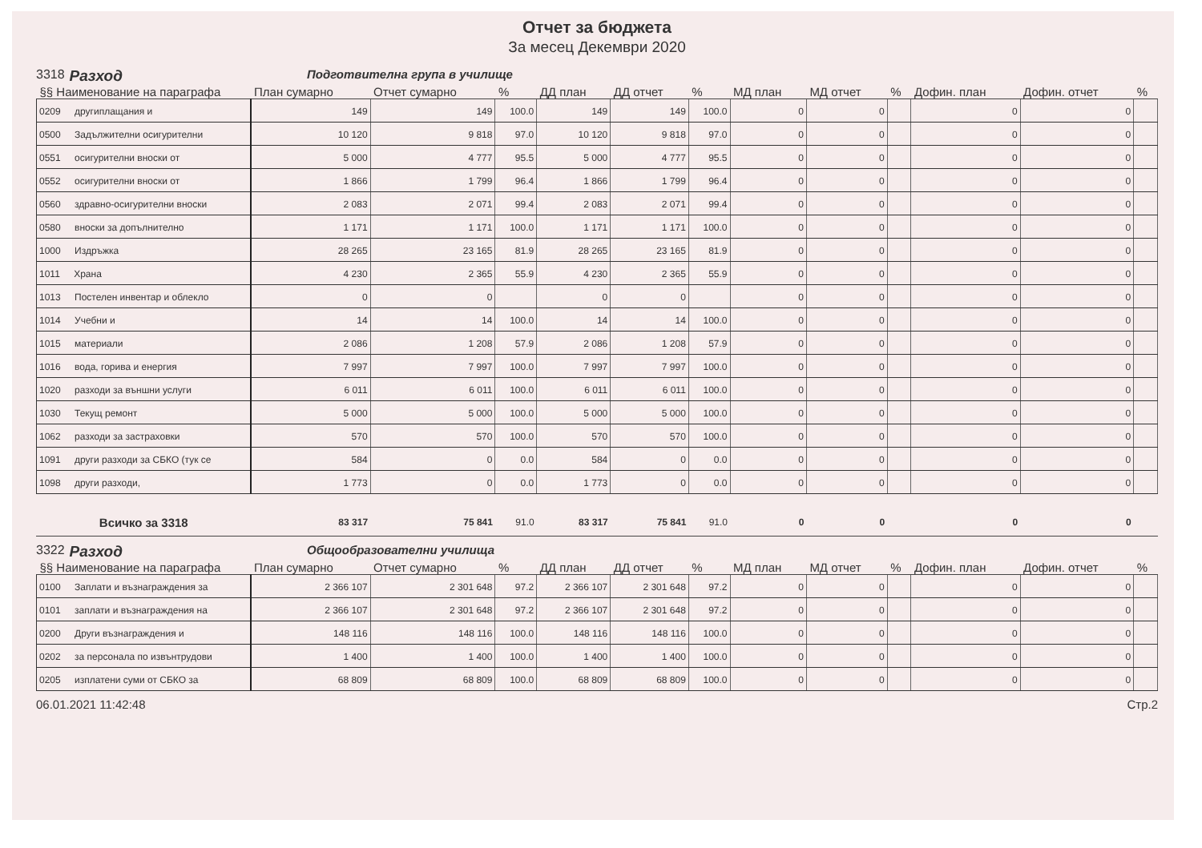Отчет за бюджета
За месец Декември 2020
3318 Разход Подготвителна група в училище
| §§ Наименование на параграфа | План сумарно | Отчет сумарно | % | ДД план | ДД отчет | % | МД план | МД отчет | % | Дофин. план | Дофин. отчет | % |
| --- | --- | --- | --- | --- | --- | --- | --- | --- | --- | --- | --- | --- |
| 0209 другиплащания и | 149 | 149 | 100.0 | 149 | 149 | 100.0 | 0 | 0 | | 0 | 0 | |
| 0500 Задължителни осигурителни | 10 120 | 9 818 | 97.0 | 10 120 | 9 818 | 97.0 | 0 | 0 | | 0 | 0 | |
| 0551 осигурителни вноски от | 5 000 | 4 777 | 95.5 | 5 000 | 4 777 | 95.5 | 0 | 0 | | 0 | 0 | |
| 0552 осигурителни вноски от | 1 866 | 1 799 | 96.4 | 1 866 | 1 799 | 96.4 | 0 | 0 | | 0 | 0 | |
| 0560 здравно-осигурителни вноски | 2 083 | 2 071 | 99.4 | 2 083 | 2 071 | 99.4 | 0 | 0 | | 0 | 0 | |
| 0580 вноски за допълнително | 1 171 | 1 171 | 100.0 | 1 171 | 1 171 | 100.0 | 0 | 0 | | 0 | 0 | |
| 1000 Издръжка | 28 265 | 23 165 | 81.9 | 28 265 | 23 165 | 81.9 | 0 | 0 | | 0 | 0 | |
| 1011 Храна | 4 230 | 2 365 | 55.9 | 4 230 | 2 365 | 55.9 | 0 | 0 | | 0 | 0 | |
| 1013 Постелен инвентар и облекло | 0 | 0 | | 0 | 0 | | 0 | 0 | | 0 | 0 | |
| 1014 Учебни и | 14 | 14 | 100.0 | 14 | 14 | 100.0 | 0 | 0 | | 0 | 0 | |
| 1015 материали | 2 086 | 1 208 | 57.9 | 2 086 | 1 208 | 57.9 | 0 | 0 | | 0 | 0 | |
| 1016 вода, горива и енергия | 7 997 | 7 997 | 100.0 | 7 997 | 7 997 | 100.0 | 0 | 0 | | 0 | 0 | |
| 1020 разходи за външни услуги | 6 011 | 6 011 | 100.0 | 6 011 | 6 011 | 100.0 | 0 | 0 | | 0 | 0 | |
| 1030 Текущ ремонт | 5 000 | 5 000 | 100.0 | 5 000 | 5 000 | 100.0 | 0 | 0 | | 0 | 0 | |
| 1062 разходи за застраховки | 570 | 570 | 100.0 | 570 | 570 | 100.0 | 0 | 0 | | 0 | 0 | |
| 1091 други разходи за СБКО (тук се | 584 | 0 | 0.0 | 584 | 0 | 0.0 | 0 | 0 | | 0 | 0 | |
| 1098 други разходи, | 1 773 | 0 | 0.0 | 1 773 | 0 | 0.0 | 0 | 0 | | 0 | 0 | |
| Всичко за 3318 | 83 317 | 75 841 | 91.0 | 83 317 | 75 841 | 91.0 | 0 | 0 | | 0 | 0 | |
3322 Разход Общообразователни училища
| §§ Наименование на параграфа | План сумарно | Отчет сумарно | % | ДД план | ДД отчет | % | МД план | МД отчет | % | Дофин. план | Дофин. отчет | % |
| --- | --- | --- | --- | --- | --- | --- | --- | --- | --- | --- | --- | --- |
| 0100 Заплати и възнаграждения за | 2 366 107 | 2 301 648 | 97.2 | 2 366 107 | 2 301 648 | 97.2 | 0 | 0 | | 0 | 0 | |
| 0101 заплати и възнаграждения на | 2 366 107 | 2 301 648 | 97.2 | 2 366 107 | 2 301 648 | 97.2 | 0 | 0 | | 0 | 0 | |
| 0200 Други възнаграждения и | 148 116 | 148 116 | 100.0 | 148 116 | 148 116 | 100.0 | 0 | 0 | | 0 | 0 | |
| 0202 за персонала по извънтрудови | 1 400 | 1 400 | 100.0 | 1 400 | 1 400 | 100.0 | 0 | 0 | | 0 | 0 | |
| 0205 изплатени суми от СБКО за | 68 809 | 68 809 | 100.0 | 68 809 | 68 809 | 100.0 | 0 | 0 | | 0 | 0 | |
06.01.2021 11:42:48 Стр.2